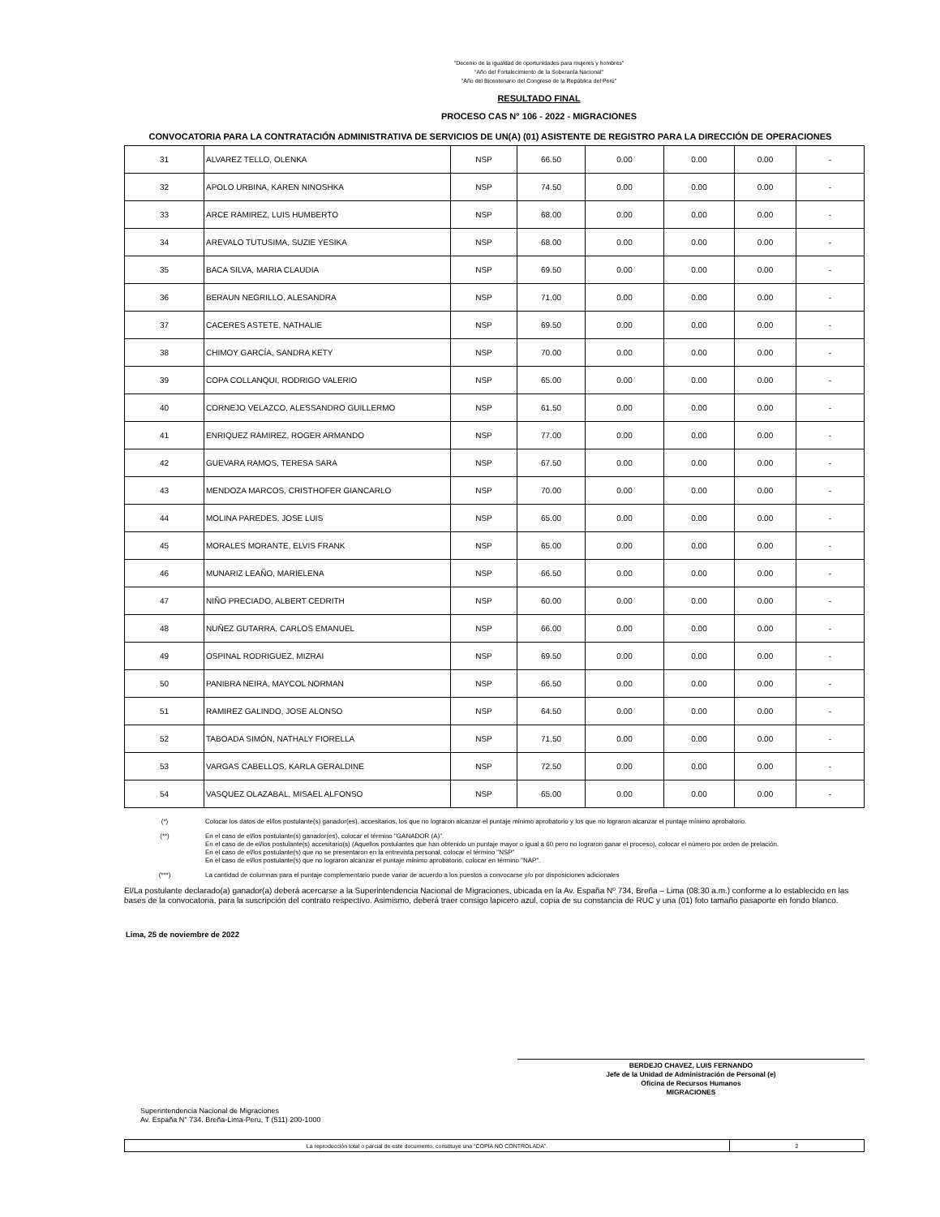"Decenio de la igualdad de oportunidades para mujeres y hombres"
"Año del Fortalecimiento de la Soberanía Nacional"
"Año del Bicentenario del Congreso de la República del Perú"
RESULTADO FINAL
PROCESO CAS N° 106 - 2022 - MIGRACIONES
CONVOCATORIA PARA LA CONTRATACIÓN ADMINISTRATIVA DE SERVICIOS DE UN(A) (01) ASISTENTE DE REGISTRO PARA LA DIRECCIÓN DE OPERACIONES
| 31 | ALVAREZ TELLO, OLENKA | NSP | 66.50 | 0.00 | 0.00 | 0.00 | - |
| 32 | APOLO URBINA, KAREN NINOSHKA | NSP | 74.50 | 0.00 | 0.00 | 0.00 | - |
| 33 | ARCE RAMIREZ, LUIS HUMBERTO | NSP | 68.00 | 0.00 | 0.00 | 0.00 | - |
| 34 | AREVALO TUTUSIMA, SUZIE YESIKA | NSP | 68.00 | 0.00 | 0.00 | 0.00 | - |
| 35 | BACA SILVA, MARIA CLAUDIA | NSP | 69.50 | 0.00 | 0.00 | 0.00 | - |
| 36 | BERAUN NEGRILLO, ALESANDRA | NSP | 71.00 | 0.00 | 0.00 | 0.00 | - |
| 37 | CACERES ASTETE, NATHALIE | NSP | 69.50 | 0.00 | 0.00 | 0.00 | - |
| 38 | CHIMOY GARCÍA, SANDRA KETY | NSP | 70.00 | 0.00 | 0.00 | 0.00 | - |
| 39 | COPA COLLANQUI, RODRIGO VALERIO | NSP | 65.00 | 0.00 | 0.00 | 0.00 | - |
| 40 | CORNEJO VELAZCO, ALESSANDRO GUILLERMO | NSP | 61.50 | 0.00 | 0.00 | 0.00 | - |
| 41 | ENRIQUEZ RAMIREZ, ROGER ARMANDO | NSP | 77.00 | 0.00 | 0.00 | 0.00 | - |
| 42 | GUEVARA RAMOS, TERESA SARA | NSP | 67.50 | 0.00 | 0.00 | 0.00 | - |
| 43 | MENDOZA MARCOS, CRISTHOFER GIANCARLO | NSP | 70.00 | 0.00 | 0.00 | 0.00 | - |
| 44 | MOLINA PAREDES, JOSE LUIS | NSP | 65.00 | 0.00 | 0.00 | 0.00 | - |
| 45 | MORALES MORANTE, ELVIS FRANK | NSP | 65.00 | 0.00 | 0.00 | 0.00 | - |
| 46 | MUNARIZ LEAÑO, MARIELENA | NSP | 66.50 | 0.00 | 0.00 | 0.00 | - |
| 47 | NIÑO PRECIADO, ALBERT CEDRITH | NSP | 60.00 | 0.00 | 0.00 | 0.00 | - |
| 48 | NUÑEZ GUTARRA, CARLOS EMANUEL | NSP | 66.00 | 0.00 | 0.00 | 0.00 | - |
| 49 | OSPINAL RODRIGUEZ, MIZRAI | NSP | 69.50 | 0.00 | 0.00 | 0.00 | - |
| 50 | PANIBRA NEIRA, MAYCOL NORMAN | NSP | 66.50 | 0.00 | 0.00 | 0.00 | - |
| 51 | RAMIREZ GALINDO, JOSE ALONSO | NSP | 64.50 | 0.00 | 0.00 | 0.00 | - |
| 52 | TABOADA SIMÓN, NATHALY FIORELLA | NSP | 71.50 | 0.00 | 0.00 | 0.00 | - |
| 53 | VARGAS CABELLOS, KARLA GERALDINE | NSP | 72.50 | 0.00 | 0.00 | 0.00 | - |
| 54 | VASQUEZ OLAZABAL, MISAEL ALFONSO | NSP | 65.00 | 0.00 | 0.00 | 0.00 | - |
(*) Colocar los datos de el/los postulante(s) ganador(es), accesitarios, los que no lograron alcanzar el puntaje mínimo aprobatorio y los que no lograron alcanzar el puntaje mínimo aprobatorio.
(**) En el caso de el/los postulante(s) ganador(es), colocar el término "GANADOR (A)".
En el caso de de el/los postulante(s) accesitario(s) (Aquellos postulantes que han obtenido un puntaje mayor o igual a 60 pero no lograron ganar el proceso), colocar el número por orden de prelación.
En el caso de el/los postulante(s) que no se presentaron en la entrevista personal, colocar el término "NSP"
En el caso de el/los postulante(s) que no lograron alcanzar el puntaje mínimo aprobatorio, colocar en término "NAP".
(***) La cantidad de columnas para el puntaje complementario puede variar de acuerdo a los puestos a convocarse y/o por disposiciones adicionales
El/La postulante declarado(a) ganador(a) deberá acercarse a la Superintendencia Nacional de Migraciones, ubicada en la Av. España Nº 734, Breña – Lima (08:30 a.m.) conforme a lo establecido en las bases de la convocatoria, para la suscripción del contrato respectivo. Asimismo, deberá traer consigo lapicero azul, copia de su constancia de RUC y una (01) foto tamaño pasaporte en fondo blanco.
Lima, 25 de noviembre de 2022
BERDEJO CHAVEZ, LUIS FERNANDO
Jefe de la Unidad de Administración de Personal (e)
Oficina de Recursos Humanos
MIGRACIONES
Superintendencia Nacional de Migraciones
Av. España N° 734. Breña-Lima-Peru, T (511) 200-1000
| La reproducción total o parcial de este documento, constituye una “COPIA NO CONTROLADA”. | 2 |